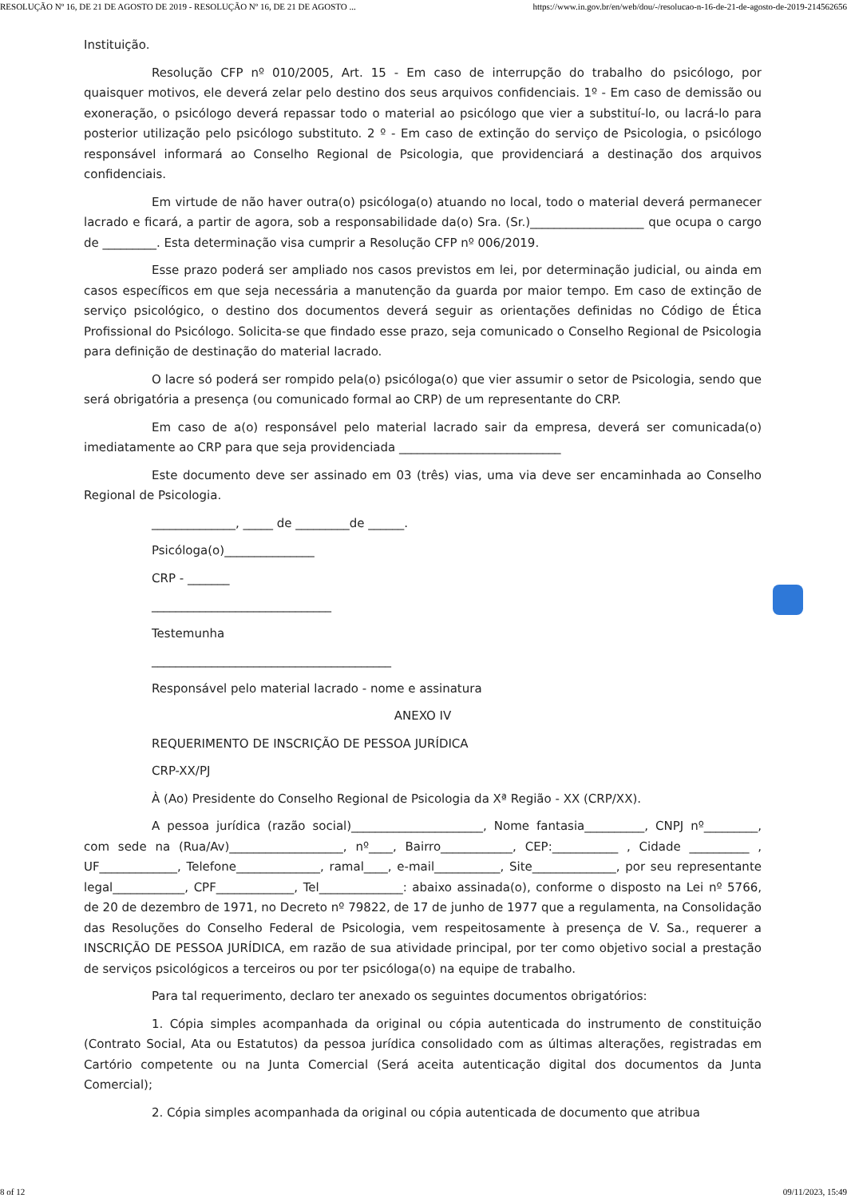RESOLUÇÃO Nº 16, DE 21 DE AGOSTO DE 2019 - RESOLUÇÃO Nº 16, DE 21 DE AGOSTO ... https://www.in.gov.br/en/web/dou/-/resolucao-n-16-de-21-de-agosto-de-2019-214562656
Instituição.
Resolução CFP nº 010/2005, Art. 15 - Em caso de interrupção do trabalho do psicólogo, por quaisquer motivos, ele deverá zelar pelo destino dos seus arquivos confidenciais. 1º - Em caso de demissão ou exoneração, o psicólogo deverá repassar todo o material ao psicólogo que vier a substituí-lo, ou lacrá-lo para posterior utilização pelo psicólogo substituto. 2 º - Em caso de extinção do serviço de Psicologia, o psicólogo responsável informará ao Conselho Regional de Psicologia, que providenciará a destinação dos arquivos confidenciais.
Em virtude de não haver outra(o) psicóloga(o) atuando no local, todo o material deverá permanecer lacrado e ficará, a partir de agora, sob a responsabilidade da(o) Sra. (Sr.)___________________ que ocupa o cargo de _________. Esta determinação visa cumprir a Resolução CFP nº 006/2019.
Esse prazo poderá ser ampliado nos casos previstos em lei, por determinação judicial, ou ainda em casos específicos em que seja necessária a manutenção da guarda por maior tempo. Em caso de extinção de serviço psicológico, o destino dos documentos deverá seguir as orientações definidas no Código de Ética Profissional do Psicólogo. Solicita-se que findado esse prazo, seja comunicado o Conselho Regional de Psicologia para definição de destinação do material lacrado.
O lacre só poderá ser rompido pela(o) psicóloga(o) que vier assumir o setor de Psicologia, sendo que será obrigatória a presença (ou comunicado formal ao CRP) de um representante do CRP.
Em caso de a(o) responsável pelo material lacrado sair da empresa, deverá ser comunicada(o) imediatamente ao CRP para que seja providenciada ___________________________
Este documento deve ser assinado em 03 (três) vias, uma via deve ser encaminhada ao Conselho Regional de Psicologia.
______________, _____ de _________de ______.
Psicóloga(o)_______________
CRP - _______
______________________________
Testemunha
________________________________________
Responsável pelo material lacrado - nome e assinatura
ANEXO IV
REQUERIMENTO DE INSCRIÇÃO DE PESSOA JURÍDICA
CRP-XX/PJ
À (Ao) Presidente do Conselho Regional de Psicologia da Xª Região - XX (CRP/XX).
A pessoa jurídica (razão social)______________________, Nome fantasia__________, CNPJ nº_________, com sede na (Rua/Av)___________________, nº____, Bairro____________, CEP:___________ , Cidade __________ , UF_____________, Telefone______________, ramal____, e-mail___________, Site______________, por seu representante legal____________, CPF_____________, Tel______________: abaixo assinada(o), conforme o disposto na Lei nº 5766, de 20 de dezembro de 1971, no Decreto nº 79822, de 17 de junho de 1977 que a regulamenta, na Consolidação das Resoluções do Conselho Federal de Psicologia, vem respeitosamente à presença de V. Sa., requerer a INSCRIÇÃO DE PESSOA JURÍDICA, em razão de sua atividade principal, por ter como objetivo social a prestação de serviços psicológicos a terceiros ou por ter psicóloga(o) na equipe de trabalho.
Para tal requerimento, declaro ter anexado os seguintes documentos obrigatórios:
1. Cópia simples acompanhada da original ou cópia autenticada do instrumento de constituição (Contrato Social, Ata ou Estatutos) da pessoa jurídica consolidado com as últimas alterações, registradas em Cartório competente ou na Junta Comercial (Será aceita autenticação digital dos documentos da Junta Comercial);
2. Cópia simples acompanhada da original ou cópia autenticada de documento que atribua
8 of 12 09/11/2023, 15:49